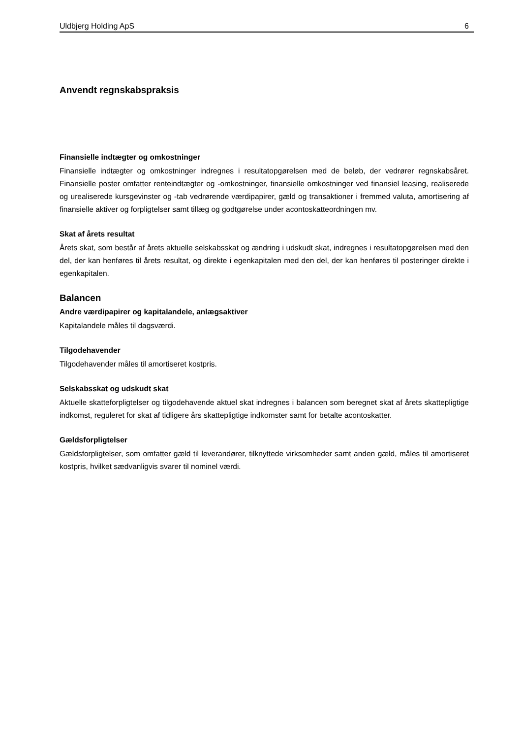Uldbjerg Holding ApS 6
Anvendt regnskabspraksis
Finansielle indtægter og omkostninger
Finansielle indtægter og omkostninger indregnes i resultatopgørelsen med de beløb, der vedrører regnskabsåret. Finansielle poster omfatter renteindtægter og -omkostninger, finansielle omkostninger ved finansiel leasing, realiserede og urealiserede kursgevinster og -tab vedrørende værdipapirer, gæld og transaktioner i fremmed valuta, amortisering af finansielle aktiver og forpligtelser samt tillæg og godtgørelse under acontoskatteordningen mv.
Skat af årets resultat
Årets skat, som består af årets aktuelle selskabsskat og ændring i udskudt skat, indregnes i resultatopgørelsen med den del, der kan henføres til årets resultat, og direkte i egenkapitalen med den del, der kan henføres til posteringer direkte i egenkapitalen.
Balancen
Andre værdipapirer og kapitalandele, anlægsaktiver
Kapitalandele måles til dagsværdi.
Tilgodehavender
Tilgodehavender måles til amortiseret kostpris.
Selskabsskat og udskudt skat
Aktuelle skatteforpligtelser og tilgodehavende aktuel skat indregnes i balancen som beregnet skat af årets skattepligtige indkomst, reguleret for skat af tidligere års skattepligtige indkomster samt for betalte acontoskatter.
Gældsforpligtelser
Gældsforpligtelser, som omfatter gæld til leverandører, tilknyttede virksomheder samt anden gæld, måles til amortiseret kostpris, hvilket sædvanligvis svarer til nominel værdi.